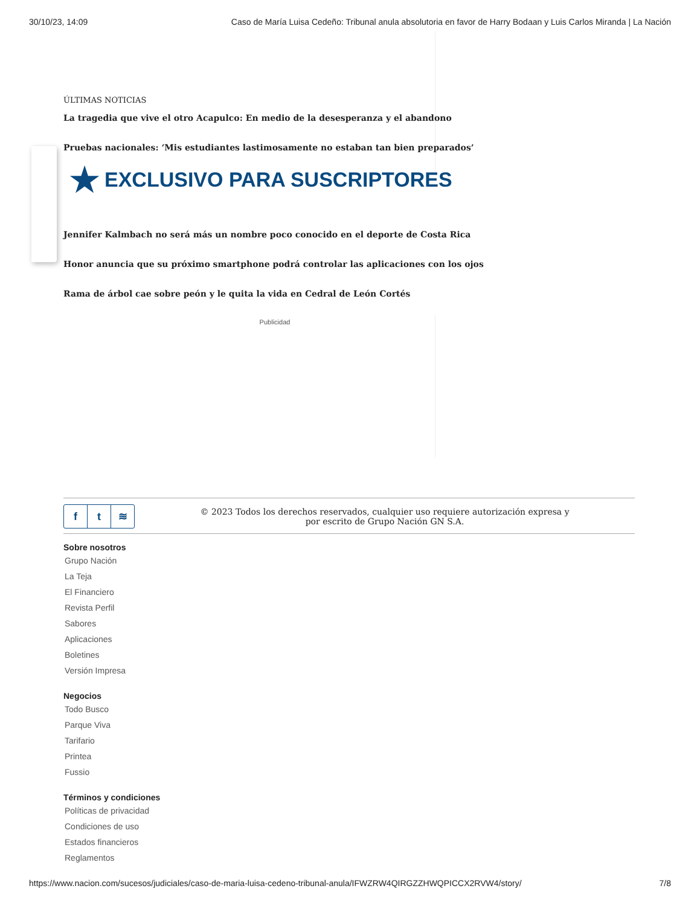30/10/23, 14:09 Caso de María Luisa Cedeño: Tribunal anula absolutoria en favor de Harry Bodaan y Luis Carlos Miranda | La Nación
ÚLTIMAS NOTICIAS
La tragedia que vive el otro Acapulco: En medio de la desesperanza y el abandono
Pruebas nacionales: ‘Mis estudiantes lastimosamente no estaban tan bien preparados’
★ EXCLUSIVO PARA SUSCRIPTORES
Jennifer Kalmbach no será más un nombre poco conocido en el deporte de Costa Rica
Honor anuncia que su próximo smartphone podrá controlar las aplicaciones con los ojos
Rama de árbol cae sobre peón y le quita la vida en Cedral de León Cortés
Publicidad
ft ≋
© 2023 Todos los derechos reservados, cualquier uso requiere autorización expresa y
por escrito de Grupo Nación GN S.A.
Sobre nosotros
Grupo Nación
La Teja
El Financiero
Revista Perfil
Sabores
Aplicaciones
Boletines
Versión Impresa
Negocios
Todo Busco
Parque Viva
Tarifario
Printea
Fussio
Términos y condiciones
Políticas de privacidad
Condiciones de uso
Estados financieros
Reglamentos
https://www.nacion.com/sucesos/judiciales/caso-de-maria-luisa-cedeno-tribunal-anula/IFWZRW4QIRGZZHWQPICCX2RVW4/story/ 7/8